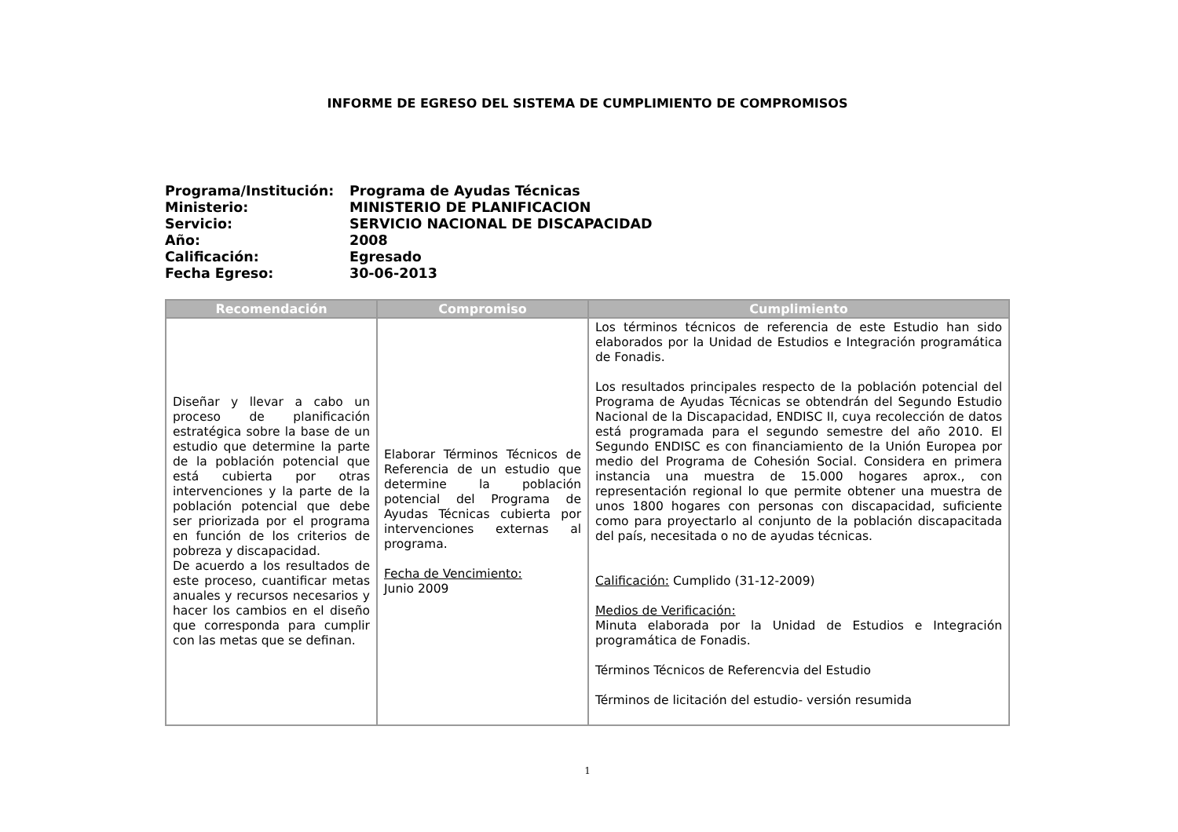INFORME DE EGRESO DEL SISTEMA DE CUMPLIMIENTO DE COMPROMISOS
Programa/Institución: Programa de Ayudas Técnicas
Ministerio: MINISTERIO DE PLANIFICACION
Servicio: SERVICIO NACIONAL DE DISCAPACIDAD
Año: 2008
Calificación: Egresado
Fecha Egreso: 30-06-2013
| Recomendación | Compromiso | Cumplimiento |
| --- | --- | --- |
| Diseñar y llevar a cabo un proceso de planificación estratégica sobre la base de un estudio que determine la parte de la población potencial que está cubierta por otras intervenciones y la parte de la población potencial que debe ser priorizada por el programa en función de los criterios de pobreza y discapacidad. De acuerdo a los resultados de este proceso, cuantificar metas anuales y recursos necesarios y hacer los cambios en el diseño que corresponda para cumplir con las metas que se definan. | Elaborar Términos Técnicos de Referencia de un estudio que determine la población potencial del Programa de Ayudas Técnicas cubierta por intervenciones externas al programa. Fecha de Vencimiento: Junio 2009 | Los términos técnicos de referencia de este Estudio han sido elaborados por la Unidad de Estudios e Integración programática de Fonadis. Los resultados principales respecto de la población potencial del Programa de Ayudas Técnicas se obtendrán del Segundo Estudio Nacional de la Discapacidad, ENDISC II, cuya recolección de datos está programada para el segundo semestre del año 2010. El Segundo ENDISC es con financiamiento de la Unión Europea por medio del Programa de Cohesión Social. Considera en primera instancia una muestra de 15.000 hogares aprox., con representación regional lo que permite obtener una muestra de unos 1800 hogares con personas con discapacidad, suficiente como para proyectarlo al conjunto de la población discapacitada del país, necesitada o no de ayudas técnicas. Calificación: Cumplido (31-12-2009) Medios de Verificación: Minuta elaborada por la Unidad de Estudios e Integración programática de Fonadis. Términos Técnicos de Referencvia del Estudio Términos de licitación del estudio- versión resumida |
1